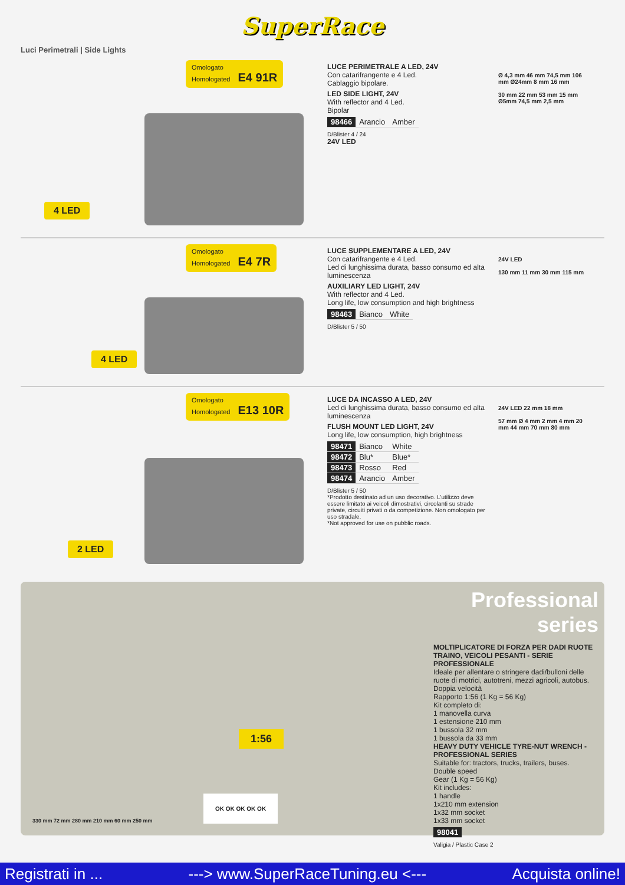SuperRace
Luci Perimetrali | Side Lights
Omologato
Homologated E4 91R
4 LED
LUCE PERIMETRALE A LED, 24V
Con catarifrangente e 4 Led.
Cablaggio bipolare.
LED SIDE LIGHT, 24V
With reflector and 4 Led.
Bipolar
| 98466 | Arancio | Amber |
D/Blister 4 / 24
24V LED
Ø 4,3 mm 46 mm 74,5 mm 106 mm Ø24mm 8 mm 16 mm
30 mm 22 mm 53 mm 15 mm Ø5mm 74,5 mm 2,5 mm
Omologato
Homologated E4 7R
4 LED
LUCE SUPPLEMENTARE A LED, 24V
Con catarifrangente e 4 Led.
Led di lunghissima durata, basso consumo ed alta luminescenza
AUXILIARY LED LIGHT, 24V
With reflector and 4 Led.
Long life, low consumption and high brightness
| 98463 | Bianco | White |
D/Blister 5 / 50
24V LED
130 mm 11 mm 30 mm 115 mm
Omologato
Homologated E13 10R
2 LED
LUCE DA INCASSO A LED, 24V
Led di lunghissima durata, basso consumo ed alta luminescenza
FLUSH MOUNT LED LIGHT, 24V
Long life, low consumption, high brightness
| 98471 | Bianco | White |
| 98472 | Blu* | Blue* |
| 98473 | Rosso | Red |
| 98474 | Arancio | Amber |
D/Blister 5 / 50
*Prodotto destinato ad un uso decorativo. L’utilizzo deve essere limitato ai veicoli dimostrativi, circolanti su strade private, circuiti privati o da competizione. Non omologato per uso stradale.
*Not approved for use on pubblic roads.
24V LED 22 mm 18 mm
57 mm Ø 4 mm 2 mm 4 mm 20 mm 44 mm 70 mm 80 mm
1:56
330 mm 72 mm 280 mm 210 mm 60 mm 250 mm
OK OK OK OK OK
Professional series
MOLTIPLICATORE DI FORZA PER DADI RUOTE TRAINO, VEICOLI PESANTI - SERIE PROFESSIONALE
Ideale per allentare o stringere dadi/bulloni delle ruote di motrici, autotreni, mezzi agricoli, autobus. Doppia velocità
Rapporto 1:56 (1 Kg = 56 Kg)
Kit completo di:
1 manovella curva
1 estensione 210 mm
1 bussola 32 mm
1 bussola da 33 mm
HEAVY DUTY VEHICLE TYRE-NUT WRENCH - PROFESSIONAL SERIES
Suitable for: tractors, trucks, trailers, buses.
Double speed
Gear (1 Kg = 56 Kg)
Kit includes:
1 handle
1x210 mm extension
1x32 mm socket
1x33 mm socket
| 98041 |
Valigia / Plastic Case 2
Registrati in ... ---> www.SuperRaceTuning.eu <--- Acquista online!